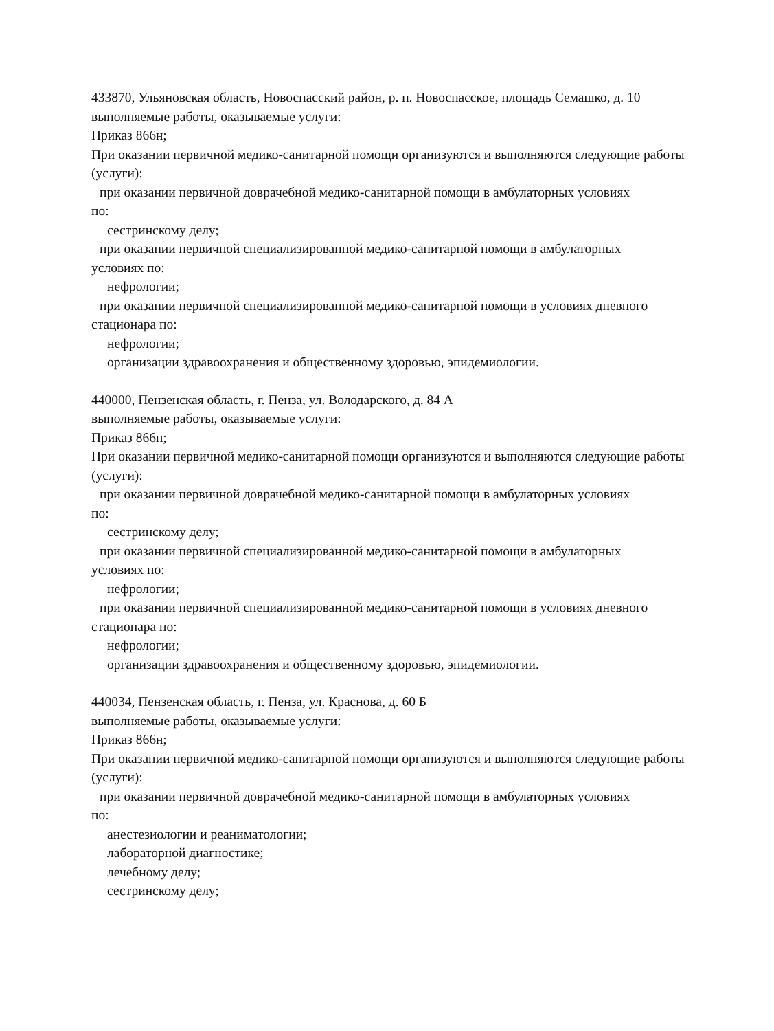433870, Ульяновская область, Новоспасский район, р. п. Новоспасское, площадь Семашко, д. 10
выполняемые работы, оказываемые услуги:
Приказ 866н;
При оказании первичной медико-санитарной помощи организуются и выполняются следующие работы (услуги):
при оказании первичной доврачебной медико-санитарной помощи в амбулаторных условиях
по:
сестринскому делу;
при оказании первичной специализированной медико-санитарной помощи в амбулаторных
условиях по:
нефрологии;
при оказании первичной специализированной медико-санитарной помощи в условиях дневного
стационара по:
нефрологии;
организации здравоохранения и общественному здоровью, эпидемиологии.
440000, Пензенская область, г. Пенза, ул. Володарского, д. 84 А
выполняемые работы, оказываемые услуги:
Приказ 866н;
При оказании первичной медико-санитарной помощи организуются и выполняются следующие работы (услуги):
при оказании первичной доврачебной медико-санитарной помощи в амбулаторных условиях
по:
сестринскому делу;
при оказании первичной специализированной медико-санитарной помощи в амбулаторных
условиях по:
нефрологии;
при оказании первичной специализированной медико-санитарной помощи в условиях дневного
стационара по:
нефрологии;
организации здравоохранения и общественному здоровью, эпидемиологии.
440034, Пензенская область, г. Пенза, ул. Краснова, д. 60 Б
выполняемые работы, оказываемые услуги:
Приказ 866н;
При оказании первичной медико-санитарной помощи организуются и выполняются следующие работы (услуги):
при оказании первичной доврачебной медико-санитарной помощи в амбулаторных условиях
по:
анестезиологии и реаниматологии;
лабораторной диагностике;
лечебному делу;
сестринскому делу;